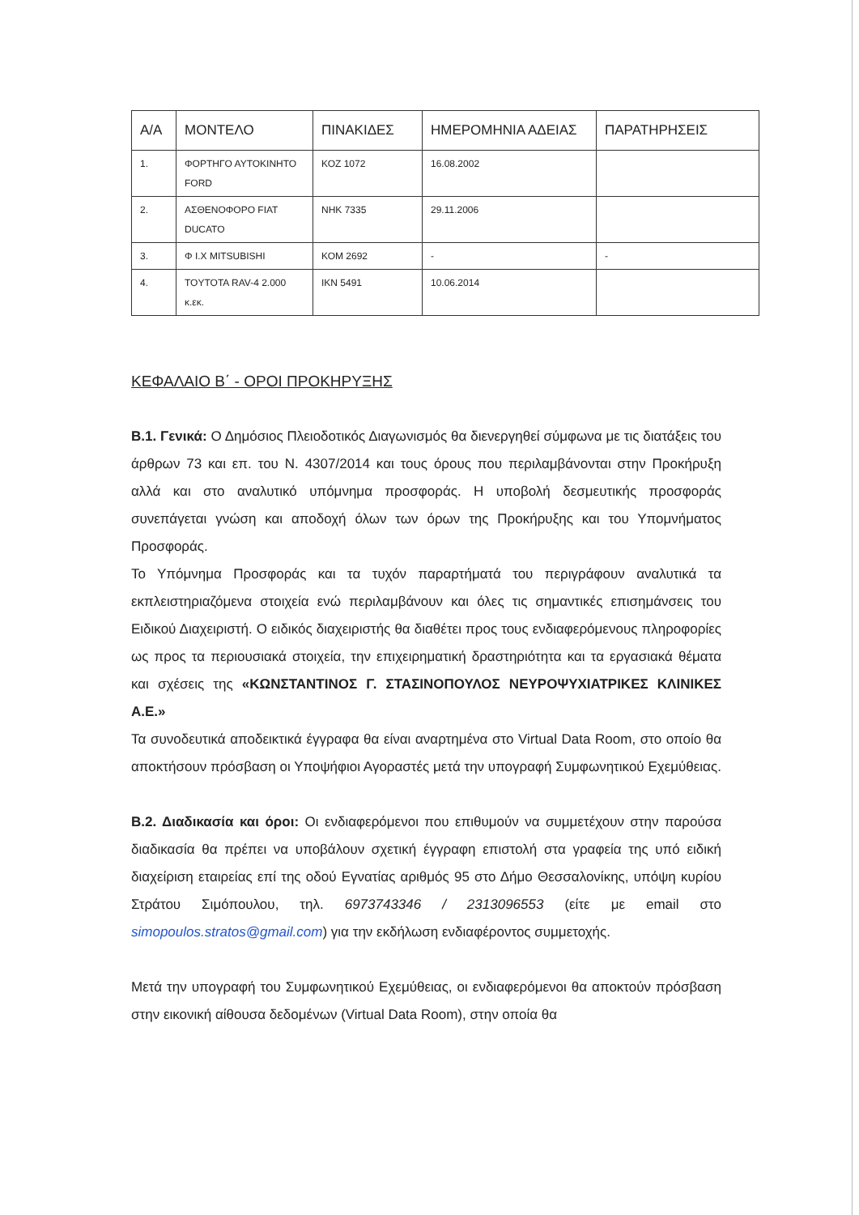| Α/Α | ΜΟΝΤΕΛΟ | ΠΙΝΑΚΙΔΕΣ | ΗΜΕΡΟΜΗΝΙΑ ΑΔΕΙΑΣ | ΠΑΡΑΤΗΡΗΣΕΙΣ |
| --- | --- | --- | --- | --- |
| 1. | ΦΟΡΤΗΓΟ ΑΥΤΟΚΙΝΗΤΟ FORD | ΚΟΖ 1072 | 16.08.2002 | |
| 2. | ΑΣΘΕΝΟΦΟΡΟ FIAT DUCATO | ΝΗΚ 7335 | 29.11.2006 | |
| 3. | Φ Ι.Χ MITSUBISHI | ΚΟΜ 2692 | - | - |
| 4. | TOYTOTA RAV-4 2.000 κ.εκ. | ΙΚΝ 5491 | 10.06.2014 | |
ΚΕΦΑΛΑΙΟ Β΄ - ΟΡΟΙ ΠΡΟΚΗΡΥΞΗΣ
Β.1. Γενικά: Ο Δημόσιος Πλειοδοτικός Διαγωνισμός θα διενεργηθεί σύμφωνα με τις διατάξεις του άρθρων 73 και επ. του Ν. 4307/2014 και τους όρους που περιλαμβάνονται στην Προκήρυξη αλλά και στο αναλυτικό υπόμνημα προσφοράς. Η υποβολή δεσμευτικής προσφοράς συνεπάγεται γνώση και αποδοχή όλων των όρων της Προκήρυξης και του Υπομνήματος Προσφοράς.
Το Υπόμνημα Προσφοράς και τα τυχόν παραρτήματά του περιγράφουν αναλυτικά τα εκπλειστηριαζόμενα στοιχεία ενώ περιλαμβάνουν και όλες τις σημαντικές επισημάνσεις του Ειδικού Διαχειριστή. Ο ειδικός διαχειριστής θα διαθέτει προς τους ενδιαφερόμενους πληροφορίες ως προς τα περιουσιακά στοιχεία, την επιχειρηματική δραστηριότητα και τα εργασιακά θέματα και σχέσεις της «ΚΩΝΣΤΑΝΤΙΝΟΣ Γ. ΣΤΑΣΙΝΟΠΟΥΛΟΣ ΝΕΥΡΟΨΥΧΙΑΤΡΙΚΕΣ ΚΛΙΝΙΚΕΣ Α.Ε.»
Τα συνοδευτικά αποδεικτικά έγγραφα θα είναι αναρτημένα στο Virtual Data Room, στο οποίο θα αποκτήσουν πρόσβαση οι Υποψήφιοι Αγοραστές μετά την υπογραφή Συμφωνητικού Εχεμύθειας.
Β.2. Διαδικασία και όροι: Οι ενδιαφερόμενοι που επιθυμούν να συμμετέχουν στην παρούσα διαδικασία θα πρέπει να υποβάλουν σχετική έγγραφη επιστολή στα γραφεία της υπό ειδική διαχείριση εταιρείας επί της οδού Εγνατίας αριθμός 95 στο Δήμο Θεσσαλονίκης, υπόψη κυρίου Στράτου Σιμόπουλου, τηλ. 6973743346 / 2313096553 (είτε με email στο simopoulos.stratos@gmail.com) για την εκδήλωση ενδιαφέροντος συμμετοχής.
Μετά την υπογραφή του Συμφωνητικού Εχεμύθειας, οι ενδιαφερόμενοι θα αποκτούν πρόσβαση στην εικονική αίθουσα δεδομένων (Virtual Data Room), στην οποία θα